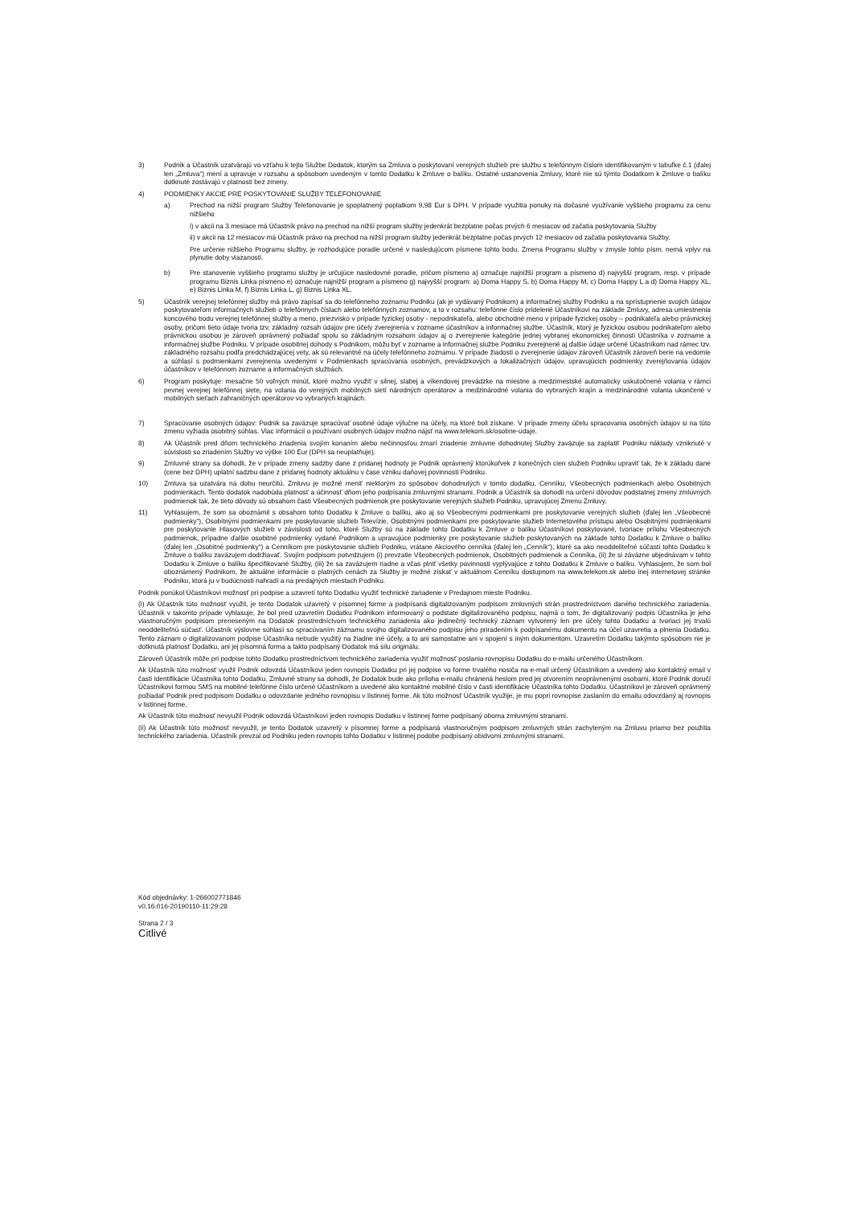3) Podnik a Účastník uzatvárajú vo vzťahu k tejto Službe Dodatok, ktorým sa Zmluva o poskytovaní verejných služieb pre službu s telefónnym číslom identifikovaným v tabuľke č.1 (ďalej len „Zmluva“) mení a upravuje v rozsahu a spôsobom uvedeným v tomto Dodatku k Zmluve o balíku. Ostatné ustanovenia Zmluvy, ktoré nie sú týmto Dodatkom k Zmluve o balíku dotknuté zostávajú v platnosti bez zmeny.
4) PODMIENKY AKCIE PRE POSKYTOVANIE SLUŽBY TELEFONOVANIE
a) Prechod na nižší program Služby Telefonovanie je spoplatnený poplatkom 9,98 Eur s DPH. V prípade využitia ponuky na dočasné využívanie vyššieho programu za cenu nižšieho
i) v akcii na 3 mesiace má Účastník právo na prechod na nižší program služby jedenkrát bezplatne počas prvých 6 mesiacov od začatia poskytovania Služby
ii) v akcii na 12 mesiacov má Účastník právo na prechod na nižší program služby jedenkrát bezplatne počas prvých 12 mesiacov od začatia poskytovania Služby.
Pre určenie nižšieho Programu služby, je rozhodujúce poradie určené v nasledujúcom písmene tohto bodu. Zmena Programu služby v zmysle tohto písm. nemá vplyv na plynutie doby viazanosti.
b) Pre stanovenie vyššieho programu služby je určujúce nasledovné poradie, pričom písmeno a) označuje najnižší program a písmeno d) najvyšší program, resp. v prípade programu Biznis Linka písmeno e) označuje najnižší program a písmeno g) najvyšší program: a) Doma Happy S, b) Doma Happy M, c) Doma Happy L a d) Doma Happy XL, e) Biznis Linka M, f) Biznis Linka L, g) Biznis Linka XL.
5) Účastník verejnej telefónnej služby má právo zapísať sa do telefónneho zoznamu Podniku (ak je vydávaný Podnikom) a informačnej služby Podniku a na sprístupnenie svojich údajov poskytovateľom informačných služieb o telefónnych číslach alebo telefónnych zoznamov, a to v rozsahu: telefónne číslo pridelené Účastníkovi na základe Zmluvy, adresa umiestnenia koncového bodu verejnej telefónnej služby a meno, priezvisko v prípade fyzickej osoby - nepodnikateľa, alebo obchodné meno v prípade fyzickej osoby – podnikateľa alebo právnickej osoby, pričom tieto údaje tvoria tzv. základný rozsah údajov pre účely zverejnenia v zozname účastníkov a informačnej službe. Účastník, ktorý je fyzickou osobou podnikateľom alebo právnickou osobou je zároveň oprávnený požiadať spolu so základným rozsahom údajov aj o zverejnenie kategórie jednej vybranej ekonomickej činnosti Účastníka v zozname a informačnej službe Podniku. V prípade osobitnej dohody s Podnikom, môžu byť v zozname a informačnej službe Podniku zverejnené aj ďalšie údaje určené Účastníkom nad rámec tzv. základného rozsahu podľa predchádzajúcej vety, ak sú relevantné na účely telefónneho zoznamu. V prípade žiadosti o zverejnenie údajov zároveň Účastník zároveň berie na vedomie a súhlasí s podmienkami zverejnenia uvedenými v Podmienkach spracúvania osobných, prevádzkových a lokalizačných údajov, upravujúcich podmienky zverejňovania údajov účastníkov v telefónnom zozname a informačných službách.
6) Program poskytuje: mesačne 50 voľných minút, ktoré možno využiť v silnej, slabej a víkendovej prevádzke na miestne a medzimestské automaticky uskutočnené volania v rámci pevnej verejnej telefónnej siete, na volania do verejných mobilných sietí národných operátorov a medzinárodné volania do vybraných krajín a medzinárodné volania ukončené v mobilných sieťach zahraničných operátorov vo vybraných krajinách.
7) Spracúvanie osobných údajov: Podnik sa zaväzuje spracúvať osobné údaje výlučne na účely, na ktoré boli získane. V prípade zmeny účelu spracovania osobných údajov si na túto zmenu vyžiada osobitný súhlas. Viac informácií o používaní osobných údajov možno nájsť na www.telekom.sk/osobne-udaje.
8) Ak Účastník pred dňom technického zriadenia svojím konaním alebo nečinnosťou zmarí zriadenie zmluvne dohodnutej Služby zaväzuje sa zaplatiť Podniku náklady vzniknuté v súvislosti so zriadením Služby vo výške 100 Eur (DPH sa neuplatňuje).
9) Zmluvné strany sa dohodli, že v prípade zmeny sadzby dane z pridanej hodnoty je Podnik oprávnený ktorúkoľvek z konečných cien služieb Podniku upraviť tak, že k základu dane (cene bez DPH) uplatní sadzbu dane z pridanej hodnoty aktuálnu v čase vzniku daňovej povinnosti Podniku.
10) Zmluva sa uzatvára na dobu neurčitú. Zmluvu je možné meniť niektorým zo spôsobov dohodnutých v tomto dodatku, Cenníku, Všeobecných podmienkach alebo Osobitných podmienkach. Tento dodatok nadobúda platnosť a účinnosť dňom jeho podpísania zmluvnými stranami. Podnik a Účastník sa dohodli na určení dôvodov podstatnej zmeny zmluvných podmienok tak, že tieto dôvody sú obsahom časti Všeobecných podmienok pre poskytovanie verejných služieb Podniku, upravujúcej Zmenu Zmluvy.
11) Vyhlasujem, že som sa oboznámil s obsahom tohto Dodatku k Zmluve o balíku, ako aj so Všeobecnými podmienkami pre poskytovanie verejných služieb (ďalej len „Všeobecné podmienky“), Osobitnými podmienkami pre poskytovanie služieb Televízie, Osobitnými podmienkami pre poskytovanie služieb Internetového prístupu alebo Osobitnými podmienkami pre poskytovanie Hlasových služieb v závislosti od toho, ktoré Služby sú na základe tohto Dodatku k Zmluve o balíku Účastníkovi poskytované, tvoriace prílohu Všeobecných podmienok, prípadne ďalšie osobitné podmienky vydané Podnikom a upravujúce podmienky pre poskytovanie služieb poskytovaných na základe tohto Dodatku k Zmluve o balíku (ďalej len „Osobitné podmienky“) a Cenníkom pre poskytovanie služieb Podniku, vrátane Akciového cenníka (ďalej len „Cenník“), ktoré sa ako neoddeliteľné súčasti tohto Dodatku k Zmluve o balíku zaväzujem dodržiavať. Svojím podpisom potvrdzujem (i) prevzatie Všeobecných podmienok, Osobitných podmienok a Cenníka, (ii) že si záväzne objednávam v tohto Dodatku k Zmluve o balíku špecifikované Služby, (iii) že sa zaväzujem riadne a včas plniť všetky povinnosti vyplývajúce z tohto Dodatku k Zmluve o balíku. Vyhlasujem, že som bol oboznámený Podnikom, že aktuálne informácie o platných cenách za Služby je možné získať v aktuálnom Cenníku dostupnom na www.telekom.sk alebo inej internetovej stránke Podniku, ktorá ju v budúcnosti nahradí a na predajných miestach Podniku.
Podnik ponúkol Účastníkovi možnosť pri podpise a uzavretí tohto Dodatku využiť technické zariadenie v Predajnom mieste Podniku.
(i) Ak Účastník túto možnosť využil, je tento Dodatok uzavretý v písomnej forme a podpísaná digitalizovaným podpisom zmluvných strán prostredníctvom daného technického zariadenia. Účastník v takomto prípade vyhlasuje, že bol pred uzavretím Dodatku Podnikom informovaný o podstate digitalizovaného podpisu, najmä o tom, že digitalizovaný podpis Účastníka je jeho vlastnoručným podpisom preneseným na Dodatok prostredníctvom technického zariadenia ako jedinečný technický záznam vytvorený len pre účely tohto Dodatku a tvoriaci jej trvalú neoddeliteľnú súčasť. Účastník výslovne súhlasí so spracúvaním záznamu svojho digitalizovaného podpisu jeho priradením k podpísanému dokumentu na účel uzavretia a plnenia Dodatku. Tento záznam o digitalizovanom podpise Účastníka nebude využitý na žiadne iné účely, a to ani samostatne ani v spojení s iným dokumentom. Uzavretím Dodatku takýmto spôsobom nie je dotknutá platnosť Dodatku, ani jej písomná forma a takto podpísaný Dodatok má silu originálu.
Zároveň Účastník môže pri podpise tohto Dodatku prostredníctvom technického zariadenia využiť možnosť poslania rovnopisu Dodatku do e-mailu určeného Účastníkom.
Ak Účastník túto možnosť využil Podnik odovzdá Účastníkovi jeden rovnopis Dodatku pri jej podpise vo forme trvalého nosiča na e-mail určený Účastníkom a uvedený ako kontaktný email v časti identifikácie Účastníka tohto Dodatku. Zmluvné strany sa dohodli, že Dodatok bude ako príloha e-mailu chránená heslom pred jej otvorením neoprávnenými osobami, ktoré Podnik doručí Účastníkovi formou SMS na mobilné telefónne číslo určené Účastníkom a uvedené ako kontaktné mobilné číslo v časti identifikácie Účastníka tohto Dodatku. Účastníkovi je zároveň oprávnený požiadať Podnik pred podpisom Dodatku o odovzdanie jedného rovnopisu v listinnej forme. Ak túto možnosť Účastník využije, je mu popri rovnopise zaslaním do emailu odovzdaný aj rovnopis v listinnej forme.
Ak Účastník túto možnosť nevyužil Podnik odovzdá Účastníkovi jeden rovnopis Dodatku v listinnej forme podpísaný oboma zmluvnými stranami.
(ii) Ak Účastník túto možnosť nevyužil, je tento Dodatok uzavretý v písomnej forme a podpísaná vlastnoručným podpisom zmluvných strán zachyteným na Zmluvu priamo bez použitia technického zariadenia. Účastník prevzal od Podniku jeden rovnopis tohto Dodatku v listinnej podobe podpísaný obidvomi zmluvnými stranami.
Kód objednávky: 1-266002771846
v0.16.016-20190110-11:29:28
Strana 2 / 3
Citlivé